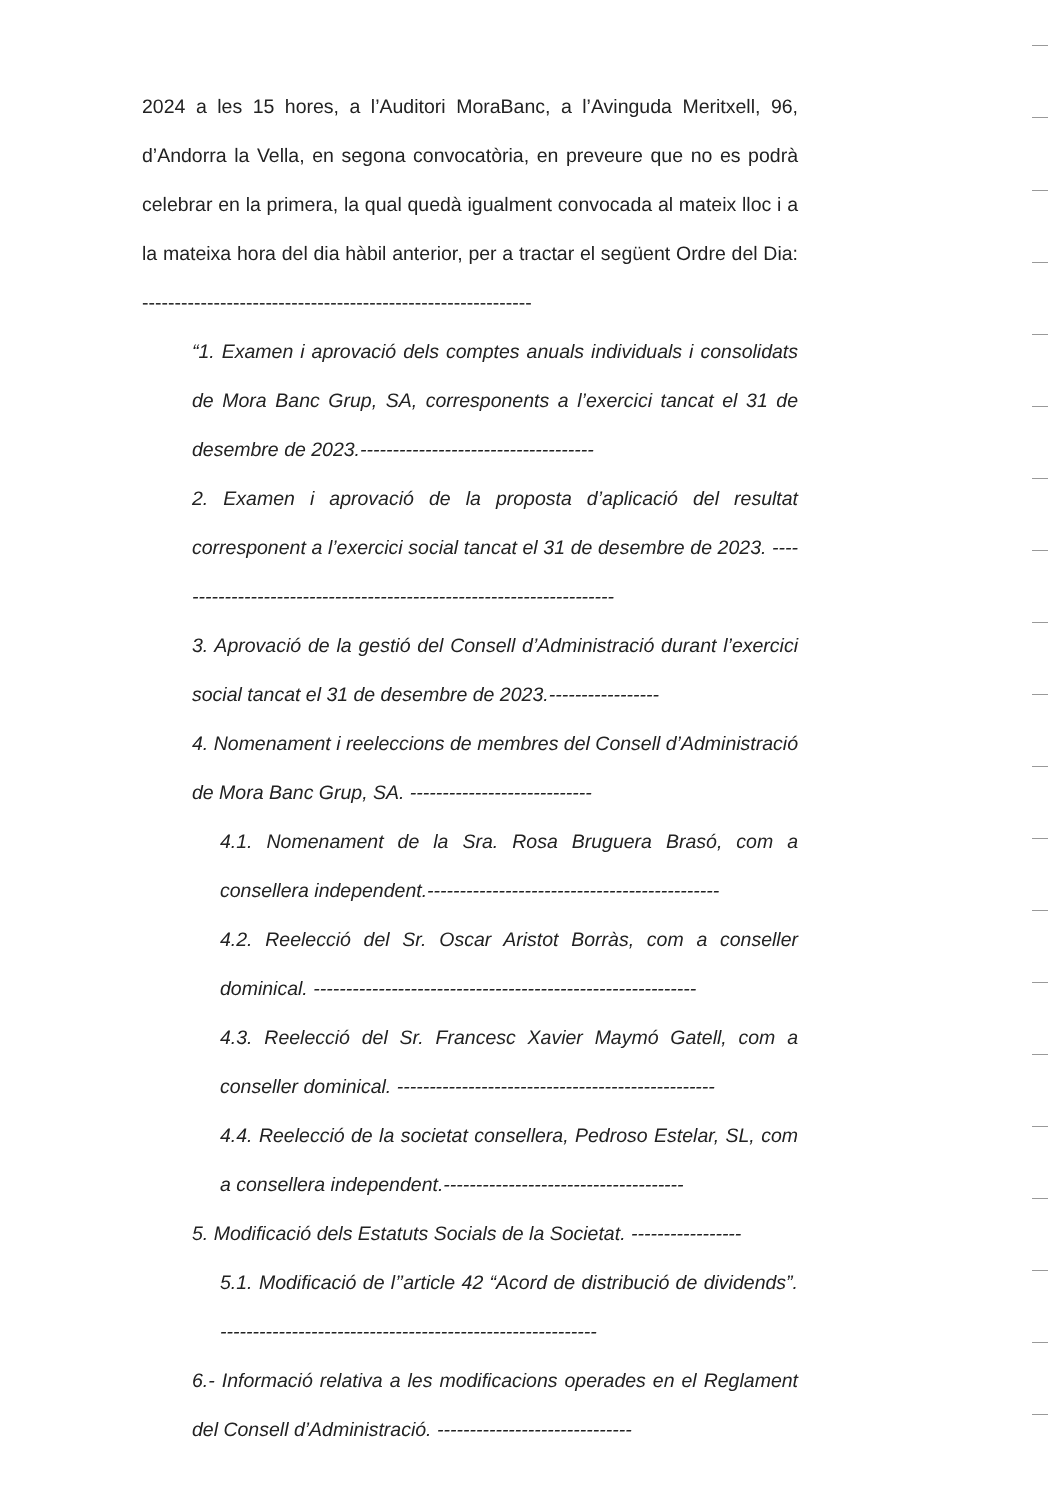2024 a les 15 hores, a l’Auditori MoraBanc, a l’Avinguda Meritxell, 96, d’Andorra la Vella, en segona convocatòria, en preveure que no es podrà celebrar en la primera, la qual quedà igualment convocada al mateix lloc i a la mateixa hora del dia hàbil anterior, per a tractar el següent Ordre del Dia: ------------------------------------------------------------
“1. Examen i aprovació dels comptes anuals individuals i consolidats de Mora Banc Grup, SA, corresponents a l’exercici tancat el 31 de desembre de 2023.------------------------------------
2. Examen i aprovació de la proposta d’aplicació del resultat corresponent a l’exercici social tancat el 31 de desembre de 2023. ---------------------------------------------------------------------
3. Aprovació de la gestió del Consell d’Administració durant l’exercici social tancat el 31 de desembre de 2023.-----------------
4. Nomenament i reeleccions de membres del Consell d’Administració de Mora Banc Grup, SA. ----------------------------
4.1. Nomenament de la Sra. Rosa Bruguera Brasó, com a consellera independent.---------------------------------------------
4.2. Reelecció del Sr. Oscar Aristot Borràs, com a conseller dominical. -----------------------------------------------------------
4.3. Reelecció del Sr. Francesc Xavier Maymó Gatell, com a conseller dominical. -------------------------------------------------
4.4. Reelecció de la societat consellera, Pedroso Estelar, SL, com a consellera independent.-------------------------------------
5. Modificació dels Estatuts Socials de la Societat. -----------------
5.1. Modificació de l’’article 42 “Acord de distribució de dividends”. ----------------------------------------------------------
6.- Informació relativa a les modificacions operades en el Reglament del Consell d’Administració. ------------------------------